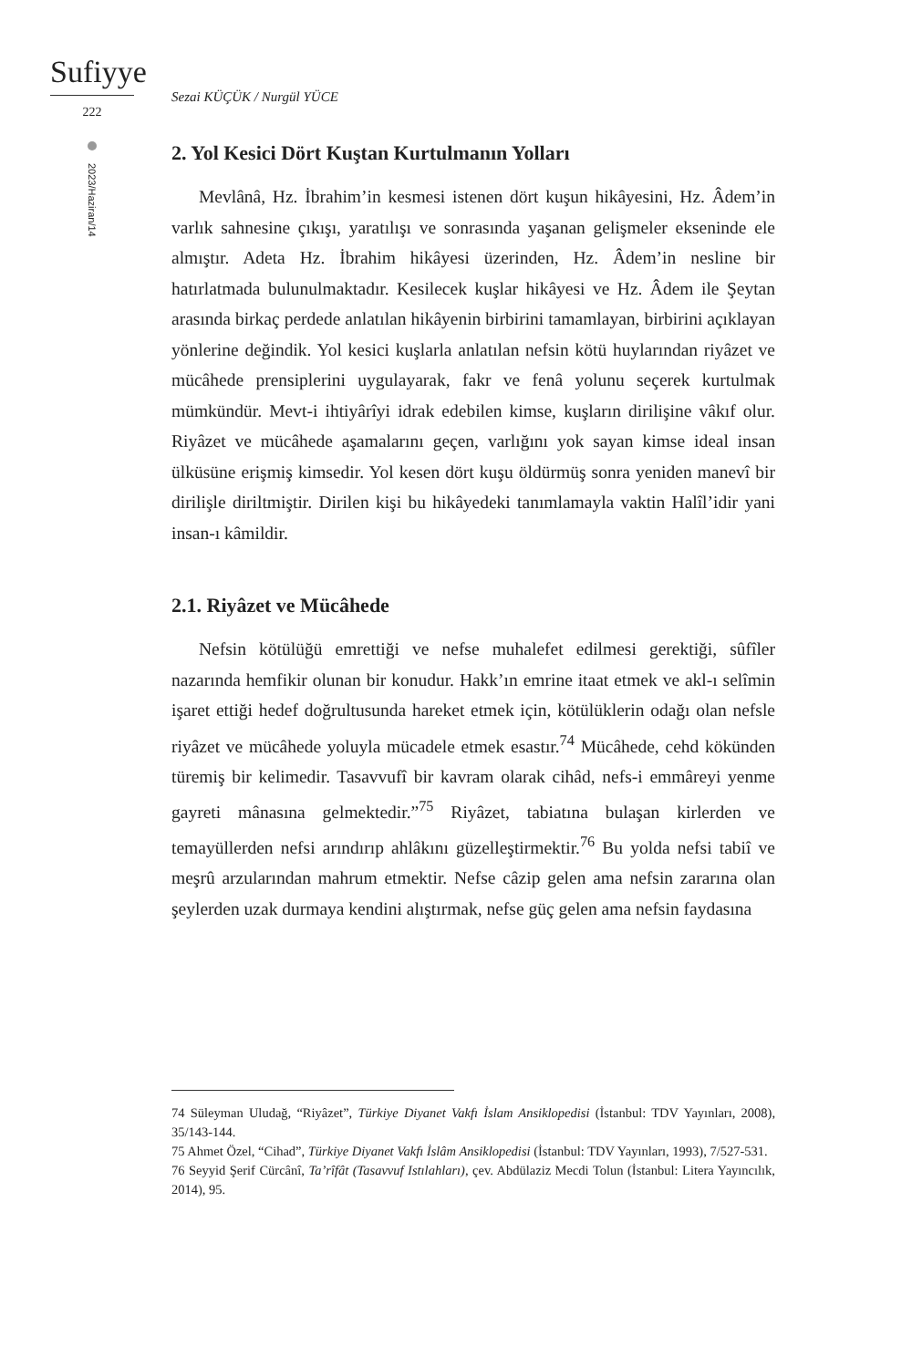Sufiyye
222
2023/Haziran/14
Sezai KÜÇÜK / Nurgül YÜCE
2. Yol Kesici Dört Kuştan Kurtulmanın Yolları
Mevlânâ, Hz. İbrahim’in kesmesi istenen dört kuşun hikâyesini, Hz. Âdem’in varlık sahnesine çıkışı, yaratılışı ve sonrasında yaşanan gelişmeler ekseninde ele almıştır. Adeta Hz. İbrahim hikâyesi üzerinden, Hz. Âdem’in nesline bir hatırlatmada bulunulmaktadır. Kesilecek kuşlar hikâyesi ve Hz. Âdem ile Şeytan arasında birkaç perdede anlatılan hikâyenin birbirini tamamlayan, birbirini açıklayan yönlerine değindik. Yol kesici kuşlarla anlatılan nefsin kötü huylarından riyâzet ve mücâhede prensiplerini uygulayarak, fakr ve fenâ yolunu seçerek kurtulmak mümkündür. Mevt-i ihtiyârîyi idrak edebilen kimse, kuşların dirilişine vâkıf olur. Riyâzet ve mücâhede aşamalarını geçen, varlığını yok sayan kimse ideal insan ülküsüne erişmiş kimsedir. Yol kesen dört kuşu öldürmüş sonra yeniden manevî bir dirilişle diriltmiştir. Dirilen kişi bu hikâyedeki tanımlamayla vaktin Halîl’idir yani insan-ı kâmildir.
2.1. Riyâzet ve Mücâhede
Nefsin kötülüğü emrettiği ve nefse muhalefet edilmesi gerektiği, sûfîler nazarında hemfikir olunan bir konudur. Hakk’ın emrine itaat etmek ve akl-ı selîmin işaret ettiği hedef doğrultusunda hareket etmek için, kötülüklerin odağı olan nefsle riyâzet ve mücâhede yoluyla mücadele etmek esastır.<sup>74</sup> Mücâhede, cehd kökünden türemiş bir kelimedir. Tasavvufî bir kavram olarak cihâd, nefs-i emmâreyi yenme gayreti mânasına gelmektedir.”<sup>75</sup> Riyâzet, tabiatına bulaşan kirlerden ve temayüllerden nefsi arındırıp ahlâkını güzelleştirmektir.<sup>76</sup> Bu yolda nefsi tabiî ve meşrû arzularından mahrum etmektir. Nefse câzip gelen ama nefsin zararına olan şeylerden uzak durmaya kendini alıştırmak, nefse güç gelen ama nefsin faydasına
74 Süleyman Uludağ, “Riyâzet”, Türkiye Diyanet Vakfı İslam Ansiklopedisi (İstanbul: TDV Yayınları, 2008), 35/143-144.
75 Ahmet Özel, “Cihad”, Türkiye Diyanet Vakfı İslâm Ansiklopedisi (İstanbul: TDV Yayınları, 1993), 7/527-531.
76 Seyyid Şerif Cürcânî, Ta’rîfât (Tasavvuf Istılahları), çev. Abdülaziz Mecdi Tolun (İstanbul: Litera Yayıncılık, 2014), 95.